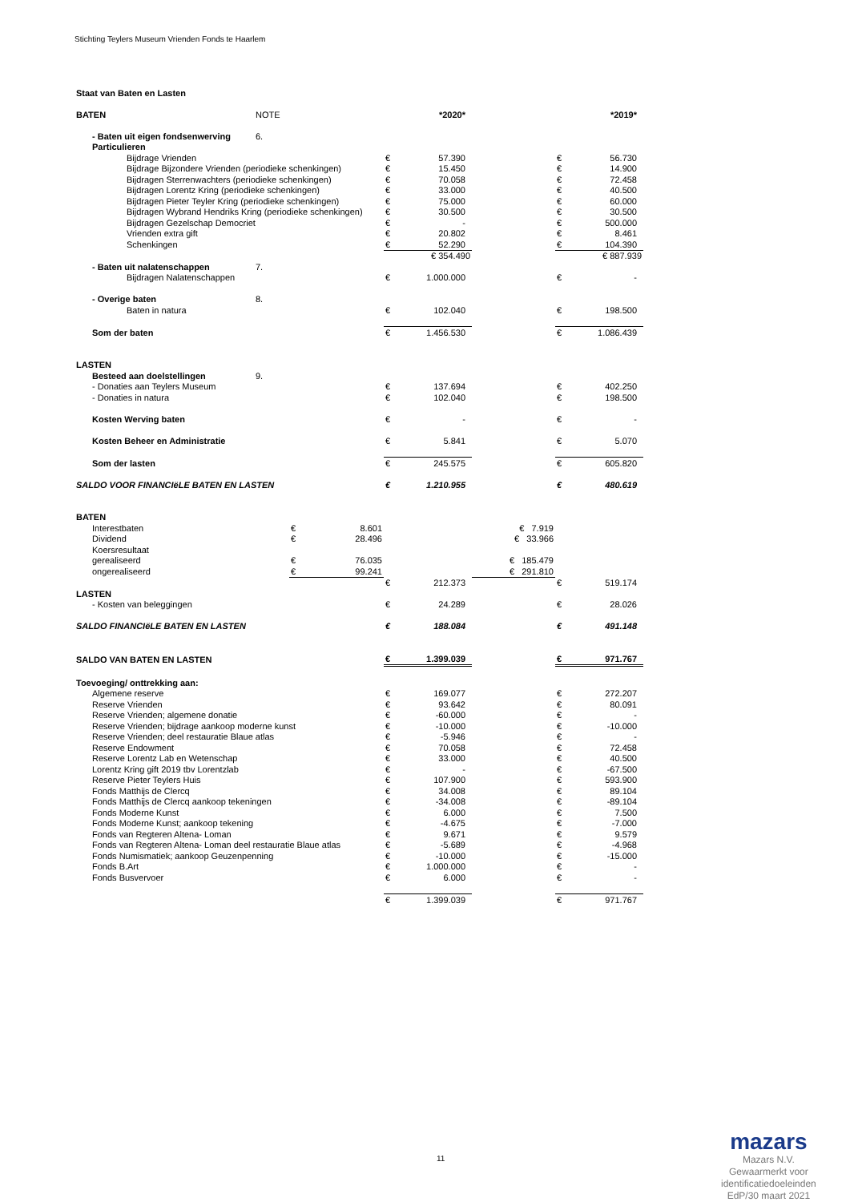Stichting Teylers Museum Vrienden Fonds te Haarlem
Staat van Baten en Lasten
| BATEN | NOTE | | | | *2020* | | | *2019* |
| - Baten uit eigen fondsenwerving | 6. | | | | | | | |
| Particulieren | | | | | | | | |
| Bijdrage Vrienden | | | | € | 57.390 | | € | 56.730 |
| Bijdrage Bijzondere Vrienden (periodieke schenkingen) | | | | € | 15.450 | | € | 14.900 |
| Bijdragen Sterrenwachters (periodieke schenkingen) | | | | € | 70.058 | | € | 72.458 |
| Bijdragen Lorentz Kring (periodieke schenkingen) | | | | € | 33.000 | | € | 40.500 |
| Bijdragen Pieter Teyler Kring (periodieke schenkingen) | | | | € | 75.000 | | € | 60.000 |
| Bijdragen Wybrand Hendriks Kring (periodieke schenkingen) | | | | € | 30.500 | | € | 30.500 |
| Bijdragen Gezelschap Democriet | | | | € | - | | € | 500.000 |
| Vrienden extra gift | | | | € | 20.802 | | € | 8.461 |
| Schenkingen | | | | € | 52.290 | | € | 104.390 |
| | | | | € 354.490 | | | € 887.939 | |
| - Baten uit nalatenschappen | 7. | | | | | | | |
| Bijdragen Nalatenschappen | | | | € | 1.000.000 | | € | - |
| - Overige baten | 8. | | | | | | | |
| Baten in natura | | | | € | 102.040 | | € | 198.500 |
| Som der baten | | | | € | 1.456.530 | | € | 1.086.439 |
| LASTEN | | | | | | | | |
| Besteed aan doelstellingen | 9. | | | | | | | |
| - Donaties aan Teylers Museum | | | | € | 137.694 | | € | 402.250 |
| - Donaties in natura | | | | € | 102.040 | | € | 198.500 |
| Kosten Werving baten | | | | € | - | | € | - |
| Kosten Beheer en Administratie | | | | € | 5.841 | | € | 5.070 |
| Som der lasten | | | | € | 245.575 | | € | 605.820 |
| SALDO VOOR FINANCIëLE BATEN EN LASTEN | | | | € | 1.210.955 | | € | 480.619 |
| BATEN | | | | | | | | |
| Interestbaten | | € | 8.601 | | | € 7.919 | | |
| Dividend | | € | 28.496 | | | € 33.966 | | |
| Koersresultaat | | | | | | | | |
| gerealiseerd | | € | 76.035 | | | € 185.479 | | |
| ongerealiseerd | | € | 99.241 | | | € 291.810 | | |
| | | | | € | 212.373 | | € | 519.174 |
| LASTEN | | | | | | | | |
| - Kosten van beleggingen | | | | € | 24.289 | | € | 28.026 |
| SALDO FINANCIëLE BATEN EN LASTEN | | | | € | 188.084 | | € | 491.148 |
| SALDO VAN BATEN EN LASTEN | | | | € | 1.399.039 | | € | 971.767 |
| Toevoeging/ onttrekking aan: | | | | | | | | |
| Algemene reserve | | | | € | 169.077 | | € | 272.207 |
| Reserve Vrienden | | | | € | 93.642 | | € | 80.091 |
| Reserve Vrienden; algemene donatie | | | | € | -60.000 | | € | - |
| Reserve Vrienden; bijdrage aankoop moderne kunst | | | | € | -10.000 | | € | -10.000 |
| Reserve Vrienden; deel restauratie Blaue atlas | | | | € | -5.946 | | € | - |
| Reserve Endowment | | | | € | 70.058 | | € | 72.458 |
| Reserve Lorentz Lab en Wetenschap | | | | € | 33.000 | | € | 40.500 |
| Lorentz Kring gift 2019 tbv Lorentzlab | | | | € | - | | € | -67.500 |
| Reserve Pieter Teylers Huis | | | | € | 107.900 | | € | 593.900 |
| Fonds Matthijs de Clercq | | | | € | 34.008 | | € | 89.104 |
| Fonds Matthijs de Clercq aankoop tekeningen | | | | € | -34.008 | | € | -89.104 |
| Fonds Moderne Kunst | | | | € | 6.000 | | € | 7.500 |
| Fonds Moderne Kunst; aankoop tekening | | | | € | -4.675 | | € | -7.000 |
| Fonds van Regteren Altena- Loman | | | | € | 9.671 | | € | 9.579 |
| Fonds van Regteren Altena- Loman deel restauratie Blaue atlas | | | | € | -5.689 | | € | -4.968 |
| Fonds Numismatiek; aankoop Geuzenpenning | | | | € | -10.000 | | € | -15.000 |
| Fonds B.Art | | | | € | 1.000.000 | | € | - |
| Fonds Busvervoer | | | | € | 6.000 | | € | - |
| | | | | € | 1.399.039 | | € | 971.767 |
11
mazars
Mazars N.V.
Gewaarmerkt voor
identificatiedoeleinden
EdP/30 maart 2021